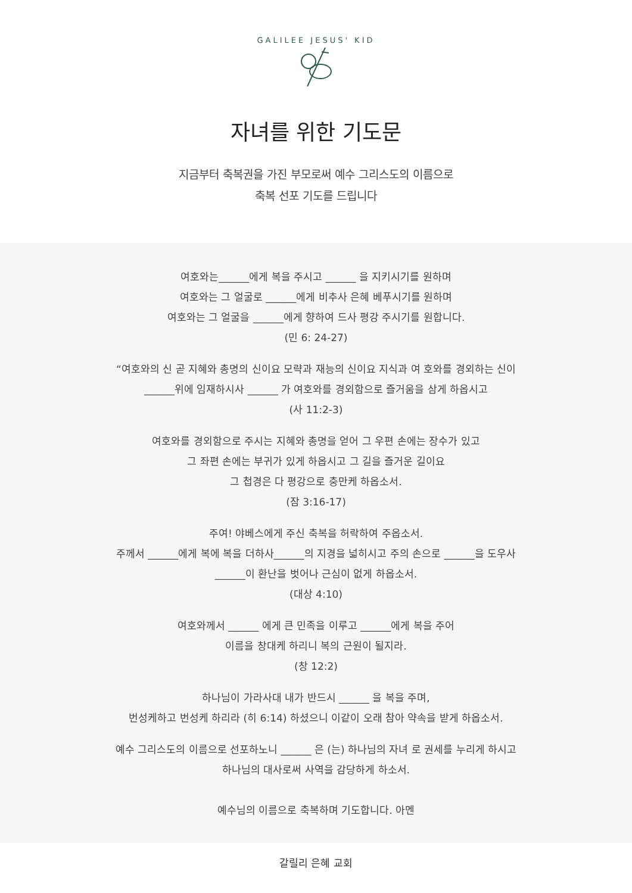GALILEE JESUS' KID
자녀를 위한 기도문
지금부터 축복권을 가진 부모로써 예수 그리스도의 이름으로
축복 선포 기도를 드립니다
여호와는______에게 복을 주시고 ______ 을 지키시기를 원하며
여호와는 그 얼굴로 ______에게 비추사 은혜 베푸시기를 원하며
여호와는 그 얼굴을 ______에게 향하여 드사 평강 주시기를 원합니다.
(민 6: 24-27)
“여호와의 신 곧 지혜와 총명의 신이요 모략과 재능의 신이요 지식과 여 호와를 경외하는 신이
______위에 임재하시사 ______ 가 여호와를 경외함으로 즐거움을 삼게 하옵시고
(사 11:2-3)
여호와를 경외함으로 주시는 지혜와 총명을 얻어 그 우편 손에는 장수가 있고
그 좌편 손에는 부귀가 있게 하옵시고 그 길을 즐거운 길이요
그 첩경은 다 평강으로 충만케 하옵소서.
(잠 3:16-17)
주여! 야베스에게 주신 축복을 허락하여 주옵소서.
주께서 ______에게 복에 복을 더하사______의 지경을 넓히시고 주의 손으로 ______을 도우사
______이 환난을 벗어나 근심이 없게 하옵소서.
(대상 4:10)
여호와께서 ______ 에게 큰 민족을 이루고 ______에게 복을 주어
이름을 창대케 하리니 복의 근원이 될지라.
(창 12:2)
하나님이 가라사대 내가 반드시 ______ 을 복을 주며,
번성케하고 번성케 하리라 (히 6:14) 하셨으니 이같이 오래 참아 약속을 받게 하옵소서.
예수 그리스도의 이름으로 선포하노니 ______ 은 (는) 하나님의 자녀 로 권세를 누리게 하시고
하나님의 대사로써 사역을 감당하게 하소서.
예수님의 이름으로 축복하며 기도합니다. 아멘
갈릴리 은혜 교회